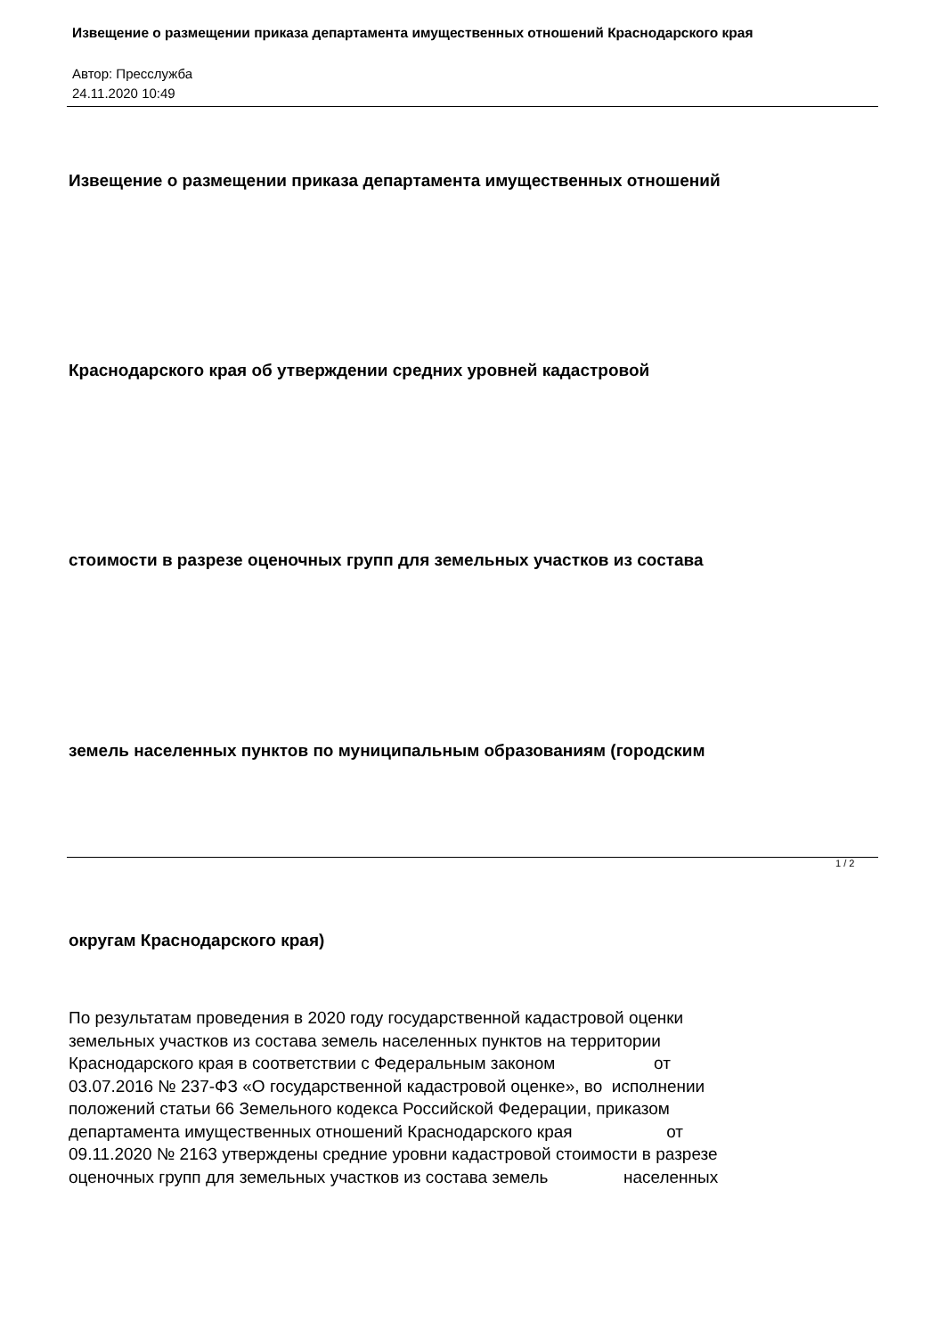Извещение о размещении приказа департамента имущественных отношений Краснодарского края
Автор: Пресслужба
24.11.2020 10:49
Извещение о размещении приказа департамента имущественных отношений
Краснодарского края об утверждении средних уровней кадастровой
стоимости в разрезе оценочных групп для земельных участков из состава
земель населенных пунктов по муниципальным образованиям (городским
округам Краснодарского края)
По результатам проведения в 2020 году государственной кадастровой оценки земельных участков из состава земель населенных пунктов на территории Краснодарского края в соответствии с Федеральным законом от 03.07.2016 № 237-ФЗ «О государственной кадастровой оценке», во исполнении положений статьи 66 Земельного кодекса Российской Федерации, приказом департамента имущественных отношений Краснодарского края от 09.11.2020 № 2163 утверждены средние уровни кадастровой стоимости в разрезе оценочных групп для земельных участков из состава земель населенных
1 / 2